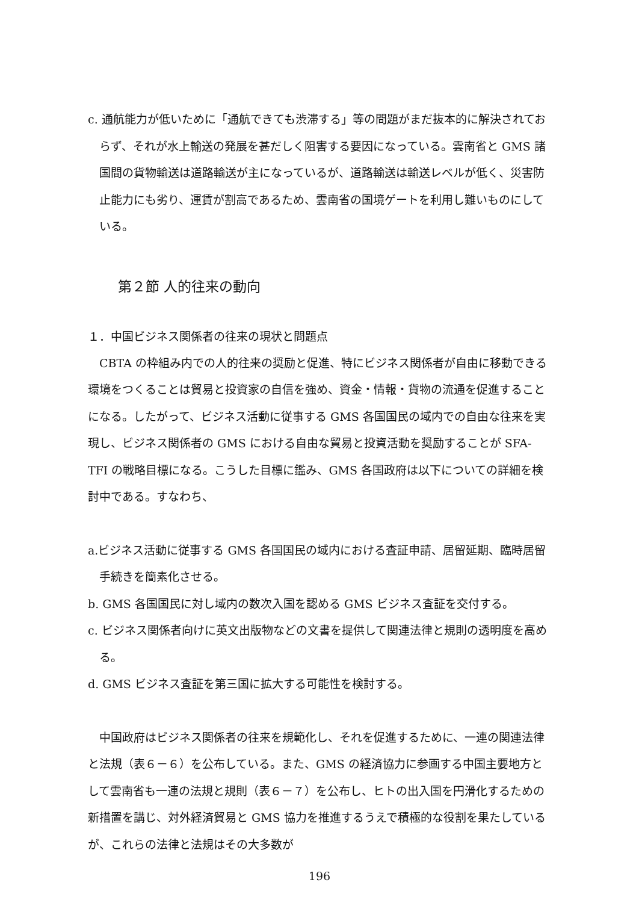c. 通航能力が低いために「通航できても渋滞する」等の問題がまだ抜本的に解決されておらず、それが水上輸送の発展を甚だしく阻害する要因になっている。雲南省と GMS 諸国間の貨物輸送は道路輸送が主になっているが、道路輸送は輸送レベルが低く、災害防止能力にも劣り、運賃が割高であるため、雲南省の国境ゲートを利用し難いものにしている。
第２節 人的往来の動向
１．中国ビジネス関係者の往来の現状と問題点
　CBTA の枠組み内での人的往来の奨励と促進、特にビジネス関係者が自由に移動できる環境をつくることは貿易と投資家の自信を強め、資金・情報・貨物の流通を促進することになる。したがって、ビジネス活動に従事する GMS 各国国民の域内での自由な往来を実現し、ビジネス関係者の GMS における自由な貿易と投資活動を奨励することが SFA-TFI の戦略目標になる。こうした目標に鑑み、GMS 各国政府は以下についての詳細を検討中である。すなわち、
a.ビジネス活動に従事する GMS 各国国民の域内における査証申請、居留延期、臨時居留手続きを簡素化させる。
b. GMS 各国国民に対し域内の数次入国を認める GMS ビジネス査証を交付する。
c. ビジネス関係者向けに英文出版物などの文書を提供して関連法律と規則の透明度を高める。
d. GMS ビジネス査証を第三国に拡大する可能性を検討する。
　中国政府はビジネス関係者の往来を規範化し、それを促進するために、一連の関連法律と法規（表６－６）を公布している。また、GMS の経済協力に参画する中国主要地方として雲南省も一連の法規と規則（表６－７）を公布し、ヒトの出入国を円滑化するための新措置を講じ、対外経済貿易と GMS 協力を推進するうえで積極的な役割を果たしているが、これらの法律と法規はその大多数が
196